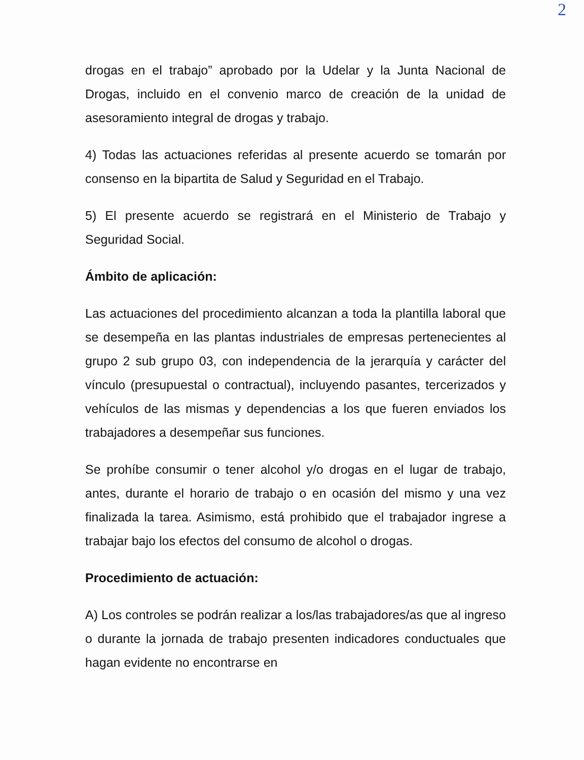2
drogas en el trabajo” aprobado por la Udelar y la Junta Nacional de Drogas, incluido en el convenio marco de creación de la unidad de asesoramiento integral de drogas y trabajo.
4) Todas las actuaciones referidas al presente acuerdo se tomarán por consenso en la bipartita de Salud y Seguridad en el Trabajo.
5) El presente acuerdo se registrará en el Ministerio de Trabajo y Seguridad Social.
Ámbito de aplicación:
Las actuaciones del procedimiento alcanzan a toda la plantilla laboral que se desempeña en las plantas industriales de empresas pertenecientes al grupo 2 sub grupo 03, con independencia de la jerarquía y carácter del vínculo (presupuestal o contractual), incluyendo pasantes, tercerizados y vehículos de las mismas y dependencias a los que fueren enviados los trabajadores a desempeñar sus funciones.
Se prohíbe consumir o tener alcohol y/o drogas en el lugar de trabajo, antes, durante el horario de trabajo o en ocasión del mismo y una vez finalizada la tarea. Asimismo, está prohibido que el trabajador ingrese a trabajar bajo los efectos del consumo de alcohol o drogas.
Procedimiento de actuación:
A) Los controles se podrán realizar a los/las trabajadores/as que al ingreso o durante la jornada de trabajo presenten indicadores conductuales que hagan evidente no encontrarse en